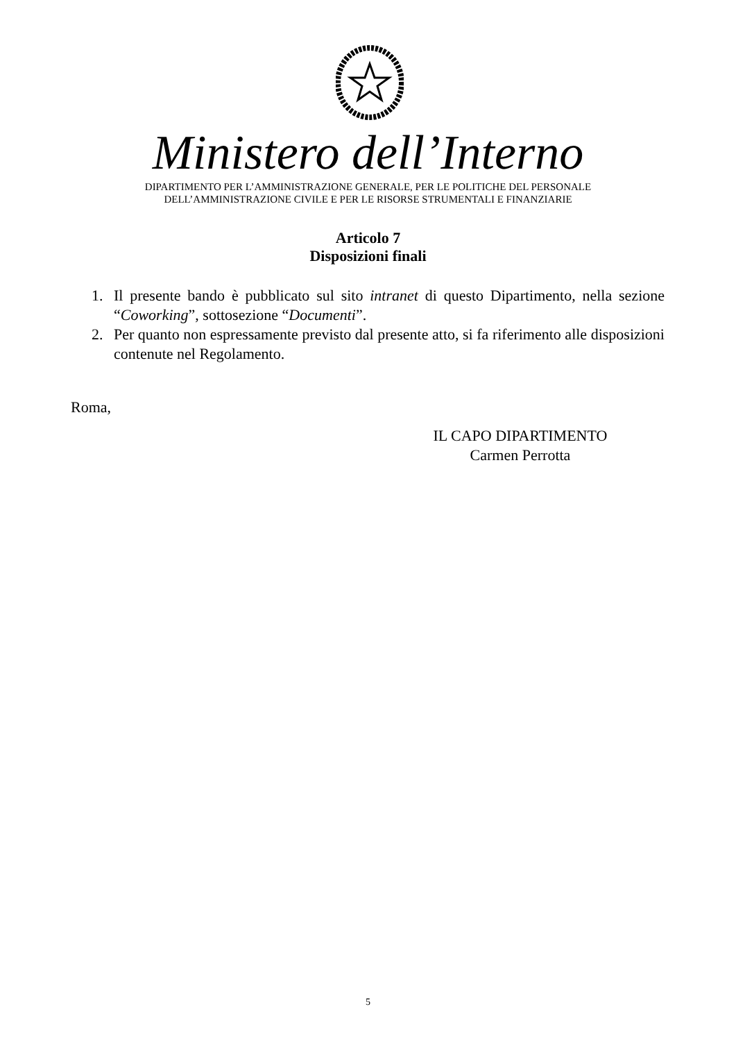Ministero dell’Interno
DIPARTIMENTO PER L’AMMINISTRAZIONE GENERALE, PER LE POLITICHE DEL PERSONALE
DELL’AMMINISTRAZIONE CIVILE E PER LE RISORSE STRUMENTALI E FINANZIARIE
Articolo 7
Disposizioni finali
1. Il presente bando è pubblicato sul sito intranet di questo Dipartimento, nella sezione “Coworking”, sottosezione “Documenti”.
2. Per quanto non espressamente previsto dal presente atto, si fa riferimento alle disposizioni contenute nel Regolamento.
Roma,
IL CAPO DIPARTIMENTO
Carmen Perrotta
5